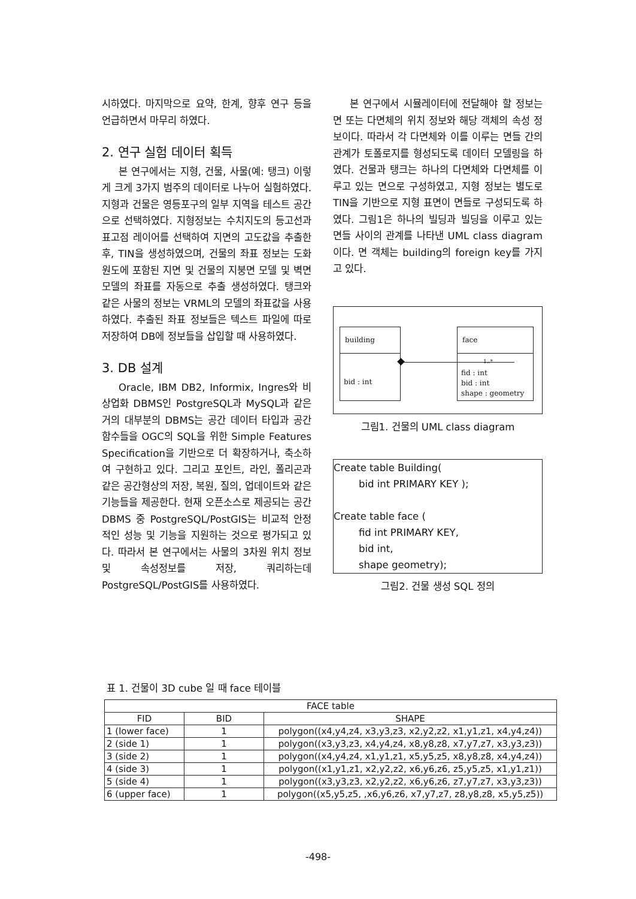시하였다. 마지막으로 요약, 한계, 향후 연구 등을 언급하면서 마무리 하였다.
2. 연구 실험 데이터 획득
본 연구에서는 지형, 건물, 사물(예: 탱크) 이렇게 크게 3가지 범주의 데이터로 나누어 실험하였다. 지형과 건물은 영등포구의 일부 지역을 테스트 공간으로 선택하였다. 지형정보는 수치지도의 등고선과 표고점 레이어를 선택하여 지면의 고도값을 추출한 후, TIN을 생성하였으며, 건물의 좌표 정보는 도화원도에 포함된 지면 및 건물의 지붕면 모델 및 벽면 모델의 좌표를 자동으로 추출 생성하였다. 탱크와 같은 사물의 정보는 VRML의 모델의 좌표값을 사용하였다. 추출된 좌표 정보들은 텍스트 파일에 따로 저장하여 DB에 정보들을 삽입할 때 사용하였다.
3. DB 설계
Oracle, IBM DB2, Informix, Ingres와 비 상업화 DBMS인 PostgreSQL과 MySQL과 같은 거의 대부분의 DBMS는 공간 데이터 타입과 공간 함수들을 OGC의 SQL을 위한 Simple Features Specification을 기반으로 더 확장하거나, 축소하여 구현하고 있다. 그리고 포인트, 라인, 폴리곤과 같은 공간형상의 저장, 복원, 질의, 업데이트와 같은 기능들을 제공한다. 현재 오픈소스로 제공되는 공간 DBMS 중 PostgreSQL/PostGIS는 비교적 안정적인 성능 및 기능을 지원하는 것으로 평가되고 있다. 따라서 본 연구에서는 사물의 3차원 위치 정보 및 속성정보를 저장, 쿼리하는데 PostgreSQL/PostGIS를 사용하였다.
본 연구에서 시뮬레이터에 전달해야 할 정보는 면 또는 다면체의 위치 정보와 해당 객체의 속성 정보이다. 따라서 각 다면체와 이를 이루는 면들 간의 관계가 토폴로지를 형성되도록 데이터 모델링을 하였다. 건물과 탱크는 하나의 다면체와 다면체를 이루고 있는 면으로 구성하였고, 지형 정보는 별도로 TIN을 기반으로 지형 표면이 면들로 구성되도록 하였다. 그림1은 하나의 빌딩과 빌딩을 이루고 있는 면들 사이의 관계를 나타낸 UML class diagram이다. 면 객체는 building의 foreign key를 가지고 있다.
building
bid : int
1..*
face
fid : int
bid : int
shape : geometry
그림1. 건물의 UML class diagram
Create table Building( bid int PRIMARY KEY ); Create table face ( fid int PRIMARY KEY, bid int, shape geometry);
그림2. 건물 생성 SQL 정의
표 1. 건물이 3D cube 일 때 face 테이블
| FACE table | | |
| --- | --- | --- |
| FID | BID | SHAPE |
| 1 (lower face) | 1 | polygon((x4,y4,z4, x3,y3,z3, x2,y2,z2, x1,y1,z1, x4,y4,z4)) |
| 2 (side 1) | 1 | polygon((x3,y3,z3, x4,y4,z4, x8,y8,z8, x7,y7,z7, x3,y3,z3)) |
| 3 (side 2) | 1 | polygon((x4,y4,z4, x1,y1,z1, x5,y5,z5, x8,y8,z8, x4,y4,z4)) |
| 4 (side 3) | 1 | polygon((x1,y1,z1, x2,y2,z2, x6,y6,z6, z5,y5,z5, x1,y1,z1)) |
| 5 (side 4) | 1 | polygon((x3,y3,z3, x2,y2,z2, x6,y6,z6, z7,y7,z7, x3,y3,z3)) |
| 6 (upper face) | 1 | polygon((x5,y5,z5, ,x6,y6,z6, x7,y7,z7, z8,y8,z8, x5,y5,z5)) |
-498-